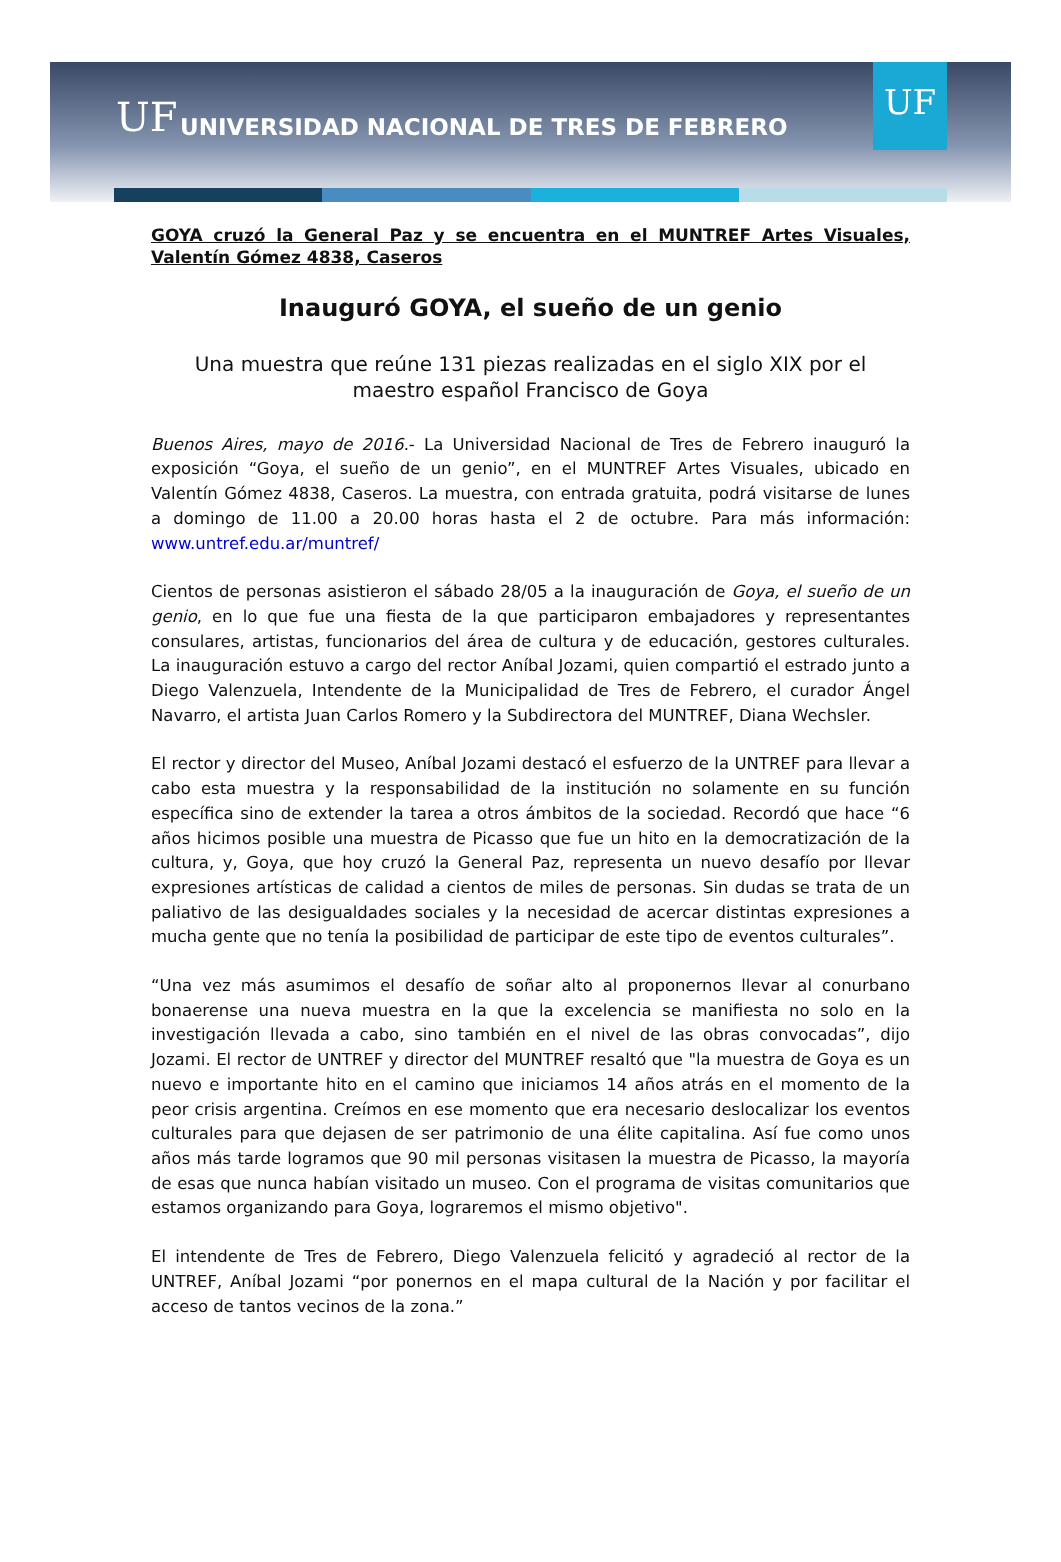UF
UNIVERSIDAD NACIONAL DE TRES DE FEBRERO
UF
GOYA cruzó la General Paz y se encuentra en el MUNTREF Artes Visuales, Valentín Gómez 4838, Caseros
Inauguró GOYA, el sueño de un genio
Una muestra que reúne 131 piezas realizadas en el siglo XIX por el maestro español Francisco de Goya
Buenos Aires, mayo de 2016.- La Universidad Nacional de Tres de Febrero inauguró la exposición “Goya, el sueño de un genio”, en el MUNTREF Artes Visuales, ubicado en Valentín Gómez 4838, Caseros. La muestra, con entrada gratuita, podrá visitarse de lunes a domingo de 11.00 a 20.00 horas hasta el 2 de octubre. Para más información: www.untref.edu.ar/muntref/
Cientos de personas asistieron el sábado 28/05 a la inauguración de Goya, el sueño de un genio, en lo que fue una fiesta de la que participaron embajadores y representantes consulares, artistas, funcionarios del área de cultura y de educación, gestores culturales. La inauguración estuvo a cargo del rector Aníbal Jozami, quien compartió el estrado junto a Diego Valenzuela, Intendente de la Municipalidad de Tres de Febrero, el curador Ángel Navarro, el artista Juan Carlos Romero y la Subdirectora del MUNTREF, Diana Wechsler.
El rector y director del Museo, Aníbal Jozami destacó el esfuerzo de la UNTREF para llevar a cabo esta muestra y la responsabilidad de la institución no solamente en su función específica sino de extender la tarea a otros ámbitos de la sociedad. Recordó que hace “6 años hicimos posible una muestra de Picasso que fue un hito en la democratización de la cultura, y, Goya, que hoy cruzó la General Paz, representa un nuevo desafío por llevar expresiones artísticas de calidad a cientos de miles de personas. Sin dudas se trata de un paliativo de las desigualdades sociales y la necesidad de acercar distintas expresiones a mucha gente que no tenía la posibilidad de participar de este tipo de eventos culturales”.
“Una vez más asumimos el desafío de soñar alto al proponernos llevar al conurbano bonaerense una nueva muestra en la que la excelencia se manifiesta no solo en la investigación llevada a cabo, sino también en el nivel de las obras convocadas”, dijo Jozami. El rector de UNTREF y director del MUNTREF resaltó que "la muestra de Goya es un nuevo e importante hito en el camino que iniciamos 14 años atrás en el momento de la peor crisis argentina. Creímos en ese momento que era necesario deslocalizar los eventos culturales para que dejasen de ser patrimonio de una élite capitalina. Así fue como unos años más tarde logramos que 90 mil personas visitasen la muestra de Picasso, la mayoría de esas que nunca habían visitado un museo. Con el programa de visitas comunitarios que estamos organizando para Goya, lograremos el mismo objetivo".
El intendente de Tres de Febrero, Diego Valenzuela felicitó y agradeció al rector de la UNTREF, Aníbal Jozami “por ponernos en el mapa cultural de la Nación y por facilitar el acceso de tantos vecinos de la zona.”